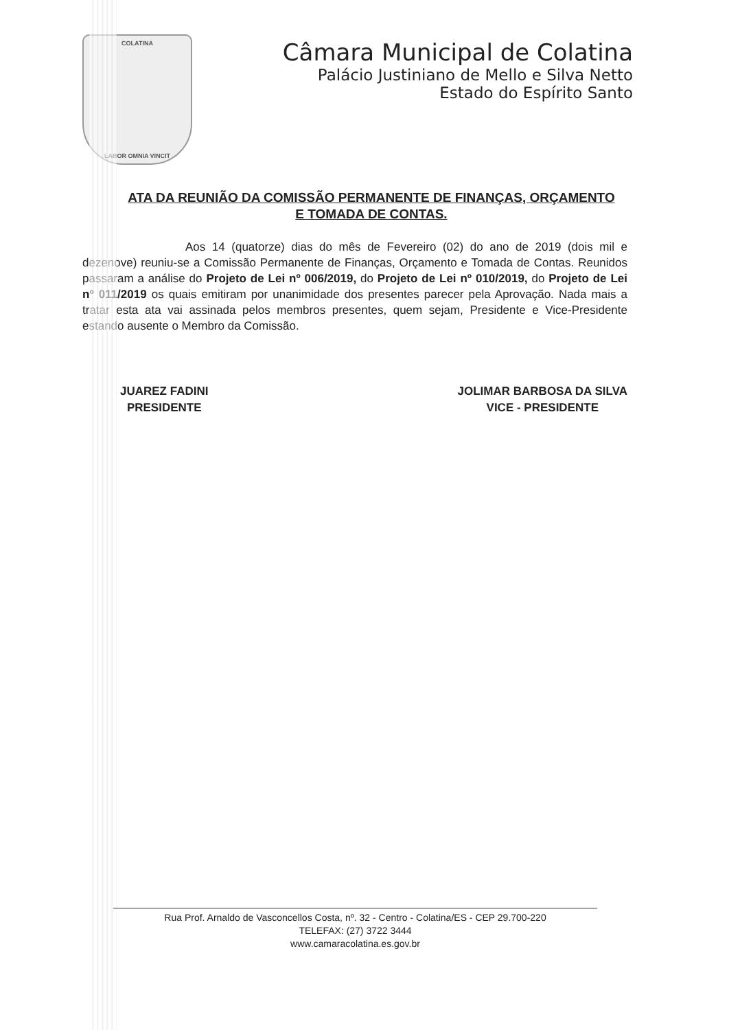COLATINA
LABOR OMNIA VINCIT
Câmara Municipal de Colatina
Palácio Justiniano de Mello e Silva Netto
Estado do Espírito Santo
ATA DA REUNIÃO DA COMISSÃO PERMANENTE DE FINANÇAS, ORÇAMENTO E TOMADA DE CONTAS.
Aos 14 (quatorze) dias do mês de Fevereiro (02) do ano de 2019 (dois mil e dezenove) reuniu-se a Comissão Permanente de Finanças, Orçamento e Tomada de Contas. Reunidos passaram a análise do Projeto de Lei nº 006/2019, do Projeto de Lei nº 010/2019, do Projeto de Lei nº 011/2019 os quais emitiram por unanimidade dos presentes parecer pela Aprovação. Nada mais a tratar esta ata vai assinada pelos membros presentes, quem sejam, Presidente e Vice-Presidente estando ausente o Membro da Comissão.
JUAREZ FADINI
PRESIDENTE
JOLIMAR BARBOSA DA SILVA
VICE - PRESIDENTE
Rua Prof. Arnaldo de Vasconcellos Costa, nº. 32 - Centro - Colatina/ES - CEP 29.700-220
TELEFAX: (27) 3722 3444
www.camaracolatina.es.gov.br